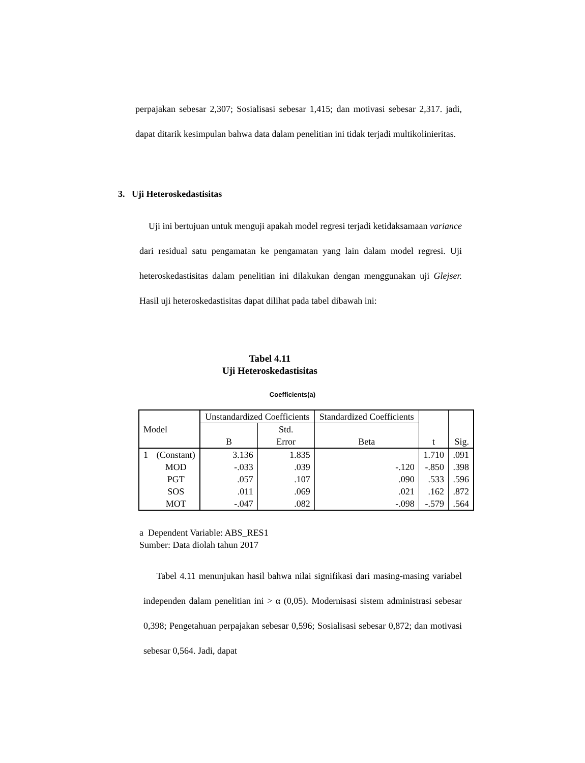perpajakan sebesar 2,307; Sosialisasi sebesar 1,415; dan motivasi sebesar 2,317. jadi, dapat ditarik kesimpulan bahwa data dalam penelitian ini tidak terjadi multikolinieritas.
3. Uji Heteroskedastisitas
Uji ini bertujuan untuk menguji apakah model regresi terjadi ketidaksamaan variance dari residual satu pengamatan ke pengamatan yang lain dalam model regresi. Uji heteroskedastisitas dalam penelitian ini dilakukan dengan menggunakan uji Glejser. Hasil uji heteroskedastisitas dapat dilihat pada tabel dibawah ini:
Tabel 4.11
Uji Heteroskedastisitas
Coefficients(a)
| Model | | Unstandardized Coefficients | | Standardized Coefficients | t | Sig. |
| --- | --- | --- | --- | --- | --- | --- |
| | | B | Std. Error | Beta | | |
| 1 | (Constant) | 3.136 | 1.835 | | 1.710 | .091 |
| | MOD | -.033 | .039 | -.120 | -.850 | .398 |
| | PGT | .057 | .107 | .090 | .533 | .596 |
| | SOS | .011 | .069 | .021 | .162 | .872 |
| | MOT | -.047 | .082 | -.098 | -.579 | .564 |
a Dependent Variable: ABS_RES1
Sumber: Data diolah tahun 2017
Tabel 4.11 menunjukan hasil bahwa nilai signifikasi dari masing-masing variabel independen dalam penelitian ini > α (0,05). Modernisasi sistem administrasi sebesar 0,398; Pengetahuan perpajakan sebesar 0,596; Sosialisasi sebesar 0,872; dan motivasi sebesar 0,564. Jadi, dapat